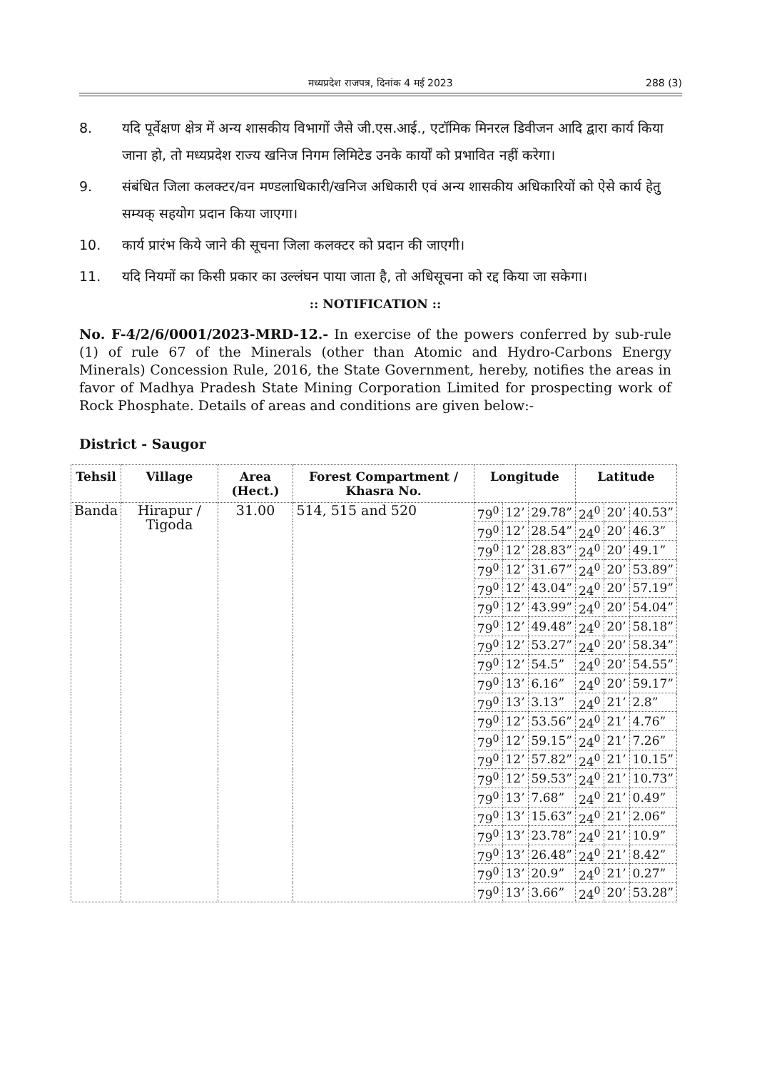मध्यप्रदेश राजपत्र, दिनांक 4 मई 2023
288 (3)
8. यदि पूर्वेक्षण क्षेत्र में अन्य शासकीय विभागों जैसे जी.एस.आई., एटॉमिक मिनरल डिवीजन आदि द्वारा कार्य किया जाना हो, तो मध्यप्रदेश राज्य खनिज निगम लिमिटेड उनके कार्यों को प्रभावित नहीं करेगा।
9. संबंधित जिला कलक्टर/वन मण्डलाधिकारी/खनिज अधिकारी एवं अन्य शासकीय अधिकारियों को ऐसे कार्य हेतु सम्यक् सहयोग प्रदान किया जाएगा।
10. कार्य प्रारंभ किये जाने की सूचना जिला कलक्टर को प्रदान की जाएगी।
11. यदि नियमों का किसी प्रकार का उल्लंघन पाया जाता है, तो अधिसूचना को रद्द किया जा सकेगा।
:: NOTIFICATION ::
No. F-4/2/6/0001/2023-MRD-12.- In exercise of the powers conferred by sub-rule (1) of rule 67 of the Minerals (other than Atomic and Hydro-Carbons Energy Minerals) Concession Rule, 2016, the State Government, hereby, notifies the areas in favor of Madhya Pradesh State Mining Corporation Limited for prospecting work of Rock Phosphate. Details of areas and conditions are given below:-
District - Saugor
| Tehsil | Village | Area (Hect.) | Forest Compartment / Khasra No. | Longitude | | | Latitude | | |
| --- | --- | --- | --- | --- | --- | --- | --- | --- | --- |
| Banda | Hirapur / Tigoda | 31.00 | 514, 515 and 520 | 79<sup>0</sup> | 12’ | 29.78” | 24<sup>0</sup> | 20’ | 40.53” |
| | | | | 79<sup>0</sup> | 12’ | 28.54” | 24<sup>0</sup> | 20’ | 46.3” |
| | | | | 79<sup>0</sup> | 12’ | 28.83” | 24<sup>0</sup> | 20’ | 49.1” |
| | | | | 79<sup>0</sup> | 12’ | 31.67” | 24<sup>0</sup> | 20’ | 53.89” |
| | | | | 79<sup>0</sup> | 12’ | 43.04” | 24<sup>0</sup> | 20’ | 57.19” |
| | | | | 79<sup>0</sup> | 12’ | 43.99” | 24<sup>0</sup> | 20’ | 54.04” |
| | | | | 79<sup>0</sup> | 12’ | 49.48” | 24<sup>0</sup> | 20’ | 58.18” |
| | | | | 79<sup>0</sup> | 12’ | 53.27” | 24<sup>0</sup> | 20’ | 58.34” |
| | | | | 79<sup>0</sup> | 12’ | 54.5” | 24<sup>0</sup> | 20’ | 54.55” |
| | | | | 79<sup>0</sup> | 13’ | 6.16” | 24<sup>0</sup> | 20’ | 59.17” |
| | | | | 79<sup>0</sup> | 13’ | 3.13” | 24<sup>0</sup> | 21’ | 2.8” |
| | | | | 79<sup>0</sup> | 12’ | 53.56” | 24<sup>0</sup> | 21’ | 4.76” |
| | | | | 79<sup>0</sup> | 12’ | 59.15” | 24<sup>0</sup> | 21’ | 7.26” |
| | | | | 79<sup>0</sup> | 12’ | 57.82” | 24<sup>0</sup> | 21’ | 10.15” |
| | | | | 79<sup>0</sup> | 12’ | 59.53” | 24<sup>0</sup> | 21’ | 10.73” |
| | | | | 79<sup>0</sup> | 13’ | 7.68” | 24<sup>0</sup> | 21’ | 0.49” |
| | | | | 79<sup>0</sup> | 13’ | 15.63” | 24<sup>0</sup> | 21’ | 2.06” |
| | | | | 79<sup>0</sup> | 13’ | 23.78” | 24<sup>0</sup> | 21’ | 10.9” |
| | | | | 79<sup>0</sup> | 13’ | 26.48” | 24<sup>0</sup> | 21’ | 8.42” |
| | | | | 79<sup>0</sup> | 13’ | 20.9” | 24<sup>0</sup> | 21’ | 0.27” |
| | | | | 79<sup>0</sup> | 13’ | 3.66” | 24<sup>0</sup> | 20’ | 53.28” |